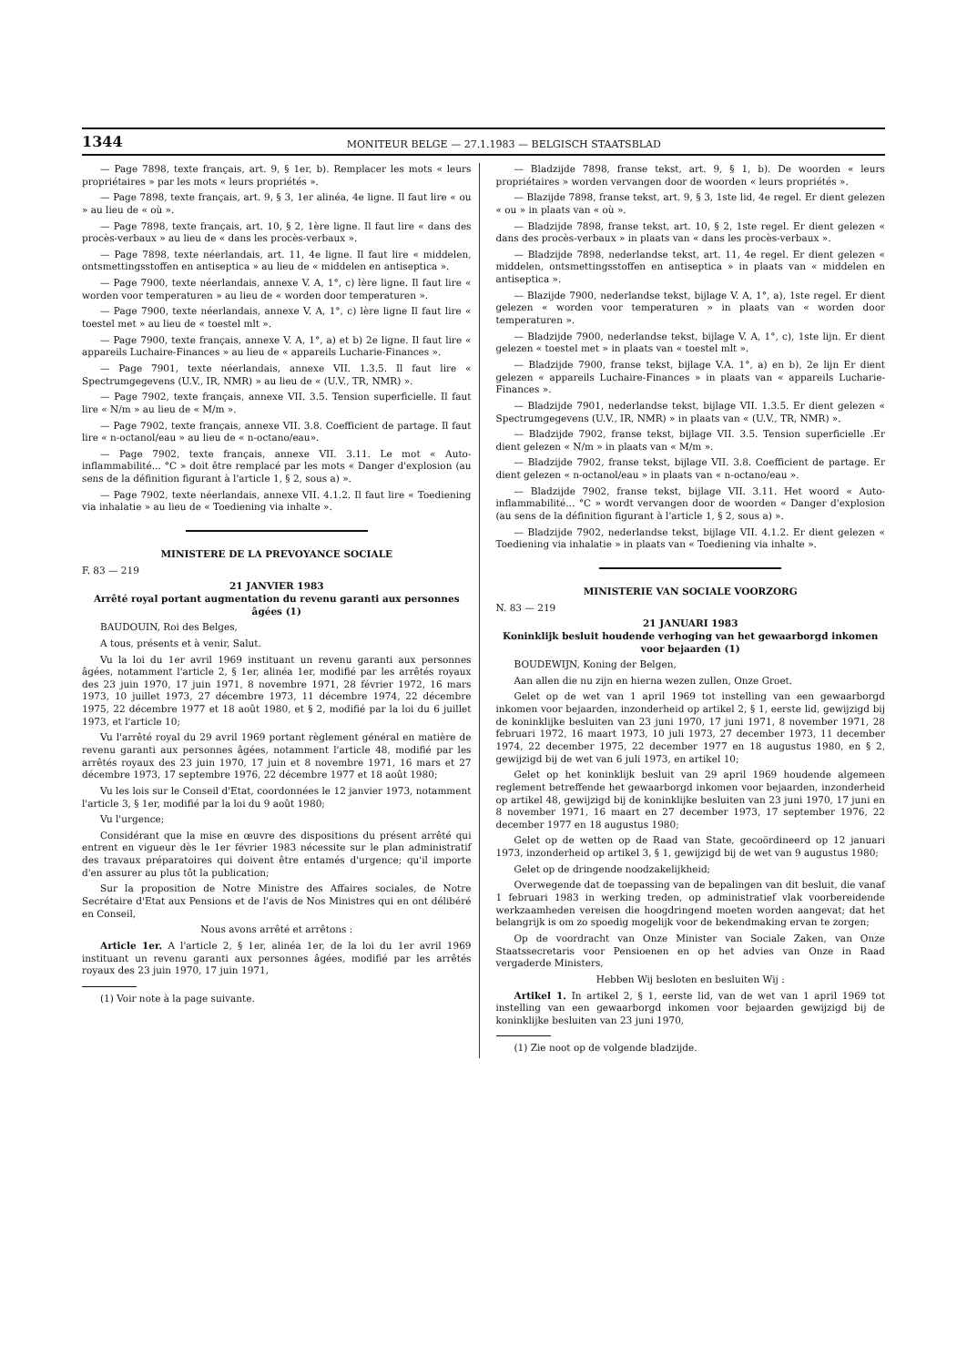1344 MONITEUR BELGE — 27.1.1983 — BELGISCH STAATSBLAD
— Page 7898, texte français, art. 9, § 1er, b). Remplacer les mots « leurs propriétaires » par les mots « leurs propriétés ».
— Page 7898, texte français, art. 9, § 3, 1er alinéa, 4e ligne. Il faut lire « ou » au lieu de « où ».
— Page 7898, texte français, art. 10, § 2, 1ère ligne. Il faut lire « dans des procès-verbaux » au lieu de « dans les procès-verbaux ».
— Page 7898, texte néerlandais, art. 11, 4e ligne. Il faut lire « middelen, ontsmettingsstoffen en antiseptica » au lieu de « middelen en antiseptica ».
— Page 7900, texte néerlandais, annexe V. A, 1°, c) lère ligne. Il faut lire « worden voor temperaturen » au lieu de « worden door temperaturen ».
— Page 7900, texte néerlandais, annexe V. A, 1°, c) lère ligne Il faut lire « toestel met » au lieu de « toestel mlt ».
— Page 7900, texte français, annexe V. A, 1°, a) et b) 2e ligne. Il faut lire « appareils Luchaire-Finances » au lieu de « appareils Lucharie-Finances ».
— Page 7901, texte néerlandais, annexe VII. 1.3.5. Il faut lire « Spectrumgegevens (U.V., IR, NMR) » au lieu de « (U.V., TR, NMR) ».
— Page 7902, texte français, annexe VII. 3.5. Tension superficielle. Il faut lire « N/m » au lieu de « M/m ».
— Page 7902, texte français, annexe VII. 3.8. Coefficient de partage. Il faut lire « n-octanol/eau » au lieu de « n-octano/eau».
— Page 7902, texte français, annexe VII. 3.11. Le mot « Auto-inflammabilité... °C » doit être remplacé par les mots « Danger d'explosion (au sens de la définition figurant à l'article 1, § 2, sous a) ».
— Page 7902, texte néerlandais, annexe VII. 4.1.2. Il faut lire « Toediening via inhalatie » au lieu de « Toediening via inhalte ».
MINISTERE DE LA PREVOYANCE SOCIALE
F. 83 — 219
21 JANVIER 1983
Arrêté royal portant augmentation du revenu garanti aux personnes âgées (1)
BAUDOUIN, Roi des Belges,
A tous, présents et à venir, Salut.
Vu la loi du 1er avril 1969 instituant un revenu garanti aux personnes âgées, notamment l'article 2, § 1er, alinéa 1er, modifié par les arrêtés royaux des 23 juin 1970, 17 juin 1971, 8 novembre 1971, 28 février 1972, 16 mars 1973, 10 juillet 1973, 27 décembre 1973, 11 décembre 1974, 22 décembre 1975, 22 décembre 1977 et 18 août 1980, et § 2, modifié par la loi du 6 juillet 1973, et l'article 10;
Vu l'arrêté royal du 29 avril 1969 portant règlement général en matière de revenu garanti aux personnes âgées, notamment l'article 48, modifié par les arrêtés royaux des 23 juin 1970, 17 juin et 8 novembre 1971, 16 mars et 27 décembre 1973, 17 septembre 1976, 22 décembre 1977 et 18 août 1980;
Vu les lois sur le Conseil d'Etat, coordonnées le 12 janvier 1973, notamment l'article 3, § 1er, modifié par la loi du 9 août 1980;
Vu l'urgence;
Considérant que la mise en œuvre des dispositions du présent arrêté qui entrent en vigueur dès le 1er février 1983 nécessite sur le plan administratif des travaux préparatoires qui doivent être entamés d'urgence; qu'il importe d'en assurer au plus tôt la publication;
Sur la proposition de Notre Ministre des Affaires sociales, de Notre Secrétaire d'Etat aux Pensions et de l'avis de Nos Ministres qui en ont délibéré en Conseil,
Nous avons arrêté et arrêtons :
Article 1er. A l'article 2, § 1er, alinéa 1er, de la loi du 1er avril 1969 instituant un revenu garanti aux personnes âgées, modifié par les arrêtés royaux des 23 juin 1970, 17 juin 1971,
(1) Voir note à la page suivante.
— Bladzijde 7898, franse tekst, art. 9, § 1, b). De woorden « leurs propriétaires » worden vervangen door de woorden « leurs propriétés ».
— Blazijde 7898, franse tekst, art. 9, § 3, 1ste lid, 4e regel. Er dient gelezen « ou » in plaats van « où ».
— Bladzijde 7898, franse tekst, art. 10, § 2, 1ste regel. Er dient gelezen « dans des procès-verbaux » in plaats van « dans les procès-verbaux ».
— Bladzijde 7898, nederlandse tekst, art. 11, 4e regel. Er dient gelezen « middelen, ontsmettingsstoffen en antiseptica » in plaats van « middelen en antiseptica ».
— Blazijde 7900, nederlandse tekst, bijlage V. A, 1°, a), 1ste regel. Er dient gelezen « worden voor temperaturen » in plaats van « worden door temperaturen ».
— Bladzijde 7900, nederlandse tekst, bijlage V. A, 1°, c), 1ste lijn. Er dient gelezen « toestel met » in plaats van « toestel mlt ».
— Bladzijde 7900, franse tekst, bijlage V.A. 1°, a) en b), 2e lijn Er dient gelezen « appareils Luchaire-Finances » in plaats van « appareils Lucharie-Finances ».
— Bladzijde 7901, nederlandse tekst, bijlage VII. 1.3.5. Er dient gelezen « Spectrumgegevens (U.V., IR, NMR) » in plaats van « (U.V., TR, NMR) ».
— Bladzijde 7902, franse tekst, bijlage VII. 3.5. Tension superficielle .Er dient gelezen « N/m » in plaats van « M/m ».
— Bladzijde 7902, franse tekst, bijlage VII. 3.8. Coefficient de partage. Er dient gelezen « n-octanol/eau » in plaats van « n-octano/eau ».
— Bladzijde 7902, franse tekst, bijlage VII. 3.11. Het woord « Auto-inflammabilité... °C » wordt vervangen door de woorden « Danger d'explosion (au sens de la définition figurant à l'article 1, § 2, sous a) ».
— Bladzijde 7902, nederlandse tekst, bijlage VII. 4.1.2. Er dient gelezen « Toediening via inhalatie » in plaats van « Toediening via inhalte ».
MINISTERIE VAN SOCIALE VOORZORG
N. 83 — 219
21 JANUARI 1983
Koninklijk besluit houdende verhoging van het gewaarborgd inkomen voor bejaarden (1)
BOUDEWIJN, Koning der Belgen,
Aan allen die nu zijn en hierna wezen zullen, Onze Groet.
Gelet op de wet van 1 april 1969 tot instelling van een gewaarborgd inkomen voor bejaarden, inzonderheid op artikel 2, § 1, eerste lid, gewijzigd bij de koninklijke besluiten van 23 juni 1970, 17 juni 1971, 8 november 1971, 28 februari 1972, 16 maart 1973, 10 juli 1973, 27 december 1973, 11 december 1974, 22 december 1975, 22 december 1977 en 18 augustus 1980, en § 2, gewijzigd bij de wet van 6 juli 1973, en artikel 10;
Gelet op het koninklijk besluit van 29 april 1969 houdende algemeen reglement betreffende het gewaarborgd inkomen voor bejaarden, inzonderheid op artikel 48, gewijzigd bij de koninklijke besluiten van 23 juni 1970, 17 juni en 8 november 1971, 16 maart en 27 december 1973, 17 september 1976, 22 december 1977 en 18 augustus 1980;
Gelet op de wetten op de Raad van State, gecoördineerd op 12 januari 1973, inzonderheid op artikel 3, § 1, gewijzigd bij de wet van 9 augustus 1980;
Gelet op de dringende noodzakelijkheid;
Overwegende dat de toepassing van de bepalingen van dit besluit, die vanaf 1 februari 1983 in werking treden, op administratief vlak voorbereidende werkzaamheden vereisen die hoogdringend moeten worden aangevat; dat het belangrijk is om zo spoedig mogelijk voor de bekendmaking ervan te zorgen;
Op de voordracht van Onze Minister van Sociale Zaken, van Onze Staatssecretaris voor Pensioenen en op het advies van Onze in Raad vergaderde Ministers,
Hebben Wij besloten en besluiten Wij :
Artikel 1. In artikel 2, § 1, eerste lid, van de wet van 1 april 1969 tot instelling van een gewaarborgd inkomen voor bejaarden gewijzigd bij de koninklijke besluiten van 23 juni 1970,
(1) Zie noot op de volgende bladzijde.